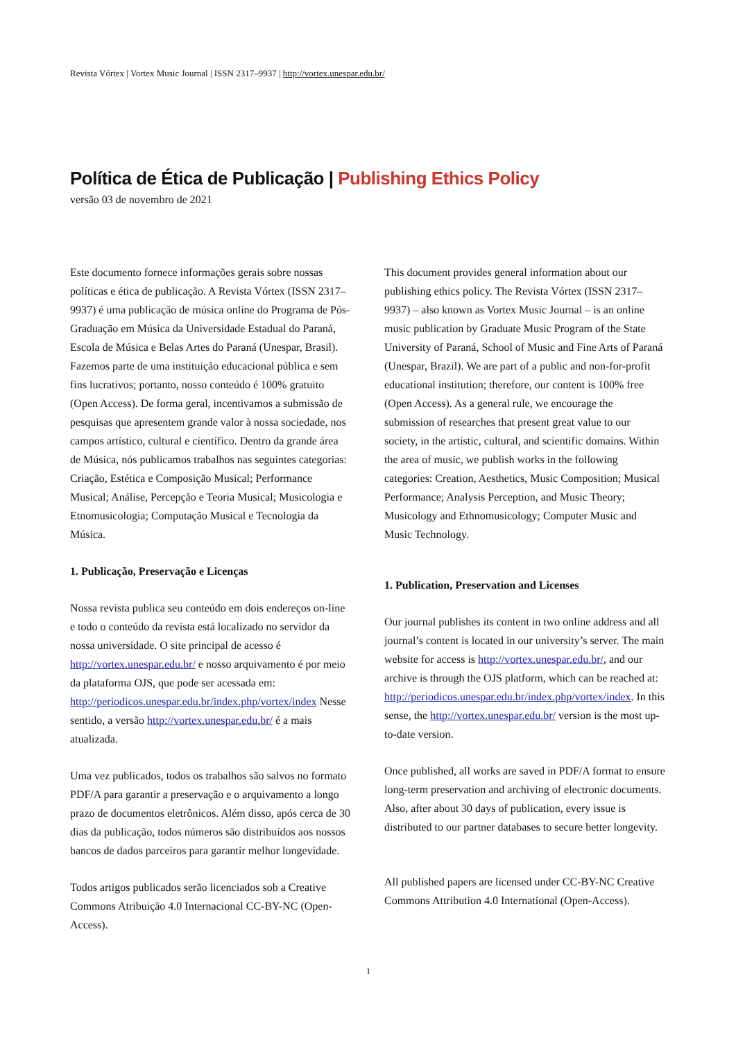Revista Vórtex | Vortex Music Journal | ISSN 2317–9937 | http://vortex.unespar.edu.br/
Política de Ética de Publicação | Publishing Ethics Policy
versão 03 de novembro de 2021
Este documento fornece informações gerais sobre nossas políticas e ética de publicação. A Revista Vórtex (ISSN 2317–9937) é uma publicação de música online do Programa de Pós-Graduação em Música da Universidade Estadual do Paraná, Escola de Música e Belas Artes do Paraná (Unespar, Brasil). Fazemos parte de uma instituição educacional pública e sem fins lucrativos; portanto, nosso conteúdo é 100% gratuito (Open Access). De forma geral, incentivamos a submissão de pesquisas que apresentem grande valor à nossa sociedade, nos campos artístico, cultural e científico. Dentro da grande área de Música, nós publicamos trabalhos nas seguintes categorias: Criação, Estética e Composição Musical; Performance Musical; Análise, Percepção e Teoria Musical; Musicologia e Etnomusicologia; Computação Musical e Tecnologia da Música.
1. Publicação, Preservação e Licenças
Nossa revista publica seu conteúdo em dois endereços on-line e todo o conteúdo da revista está localizado no servidor da nossa universidade. O site principal de acesso é http://vortex.unespar.edu.br/ e nosso arquivamento é por meio da plataforma OJS, que pode ser acessada em: http://periodicos.unespar.edu.br/index.php/vortex/index Nesse sentido, a versão http://vortex.unespar.edu.br/ é a mais atualizada.
Uma vez publicados, todos os trabalhos são salvos no formato PDF/A para garantir a preservação e o arquivamento a longo prazo de documentos eletrônicos. Além disso, após cerca de 30 dias da publicação, todos números são distribuídos aos nossos bancos de dados parceiros para garantir melhor longevidade.
Todos artigos publicados serão licenciados sob a Creative Commons Atribuição 4.0 Internacional CC-BY-NC (Open-Access).
This document provides general information about our publishing ethics policy. The Revista Vórtex (ISSN 2317–9937) – also known as Vortex Music Journal – is an online music publication by Graduate Music Program of the State University of Paraná, School of Music and Fine Arts of Paraná (Unespar, Brazil). We are part of a public and non-for-profit educational institution; therefore, our content is 100% free (Open Access). As a general rule, we encourage the submission of researches that present great value to our society, in the artistic, cultural, and scientific domains. Within the area of music, we publish works in the following categories: Creation, Aesthetics, Music Composition; Musical Performance; Analysis Perception, and Music Theory; Musicology and Ethnomusicology; Computer Music and Music Technology.
1. Publication, Preservation and Licenses
Our journal publishes its content in two online address and all journal’s content is located in our university’s server. The main website for access is http://vortex.unespar.edu.br/, and our archive is through the OJS platform, which can be reached at: http://periodicos.unespar.edu.br/index.php/vortex/index. In this sense, the http://vortex.unespar.edu.br/ version is the most up-to-date version.
Once published, all works are saved in PDF/A format to ensure long-term preservation and archiving of electronic documents. Also, after about 30 days of publication, every issue is distributed to our partner databases to secure better longevity.
All published papers are licensed under CC-BY-NC Creative Commons Attribution 4.0 International (Open-Access).
1